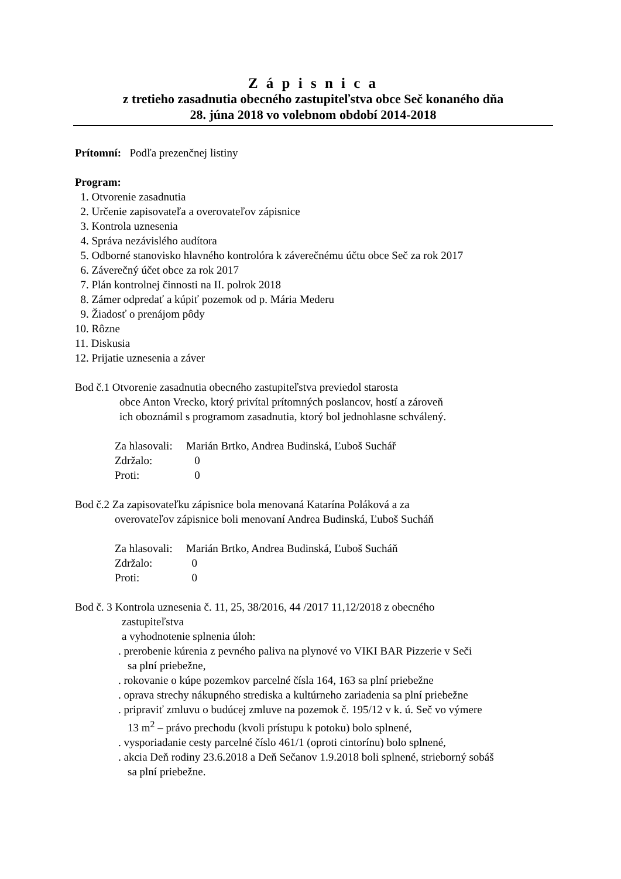Z á p i s n i c a
z tretieho zasadnutia obecného zastupiteľstva obce Seč konaného dňa
28. júna 2018 vo volebnom období 2014-2018
Prítomní: Podľa prezenčnej listiny
Program:
1. Otvorenie zasadnutia
2. Určenie zapisovateľa a overovateľov zápisnice
3. Kontrola uznesenia
4. Správa nezávislého audítora
5. Odborné stanovisko hlavného kontrolóra k záverečnému účtu obce Seč za rok 2017
6. Záverečný účet obce za rok 2017
7. Plán kontrolnej činnosti na II. polrok 2018
8. Zámer odpredať a kúpiť pozemok od p. Mária Mederu
9. Žiadosť o prenájom pôdy
10. Rôzne
11. Diskusia
12. Prijatie uznesenia a záver
Bod č.1 Otvorenie zasadnutia obecného zastupiteľstva previedol starosta
obce Anton Vrecko, ktorý privítal prítomných poslancov, hostí a zároveň
ich oboznámil s programom zasadnutia, ktorý bol jednohlasne schválený.
| Za hlasovali: | Marián Brtko, Andrea Budinská, Ľuboš Suchář |
| Zdržalo: | 0 |
| Proti: | 0 |
Bod č.2 Za zapisovateľku zápisnice bola menovaná Katarína Poláková a za
overovateľov zápisnice boli menovaní Andrea Budinská, Ľuboš Sucháň
| Za hlasovali: | Marián Brtko, Andrea Budinská, Ľuboš Sucháň |
| Zdržalo: | 0 |
| Proti: | 0 |
Bod č. 3 Kontrola uznesenia č. 11, 25, 38/2016, 44 /2017 11,12/2018 z obecného
zastupiteľstva
a vyhodnotenie splnenia úloh:
. prerobenie kúrenia z pevného paliva na plynové vo VIKI BAR Pizzerie v Seči
sa plní priebežne,
. rokovanie o kúpe pozemkov parcelné čísla 164, 163 sa plní priebežne
. oprava strechy nákupného strediska a kultúrneho zariadenia sa plní priebežne
. pripraviť zmluvu o budúcej zmluve na pozemok č. 195/12 v k. ú. Seč vo výmere
13 m<sup>2</sup> – právo prechodu (kvoli prístupu k potoku) bolo splnené,
. vysporiadanie cesty parcelné číslo 461/1 (oproti cintorínu) bolo splnené,
. akcia Deň rodiny 23.6.2018 a Deň Sečanov 1.9.2018 boli splnené, strieborný sobáš
sa plní priebežne.